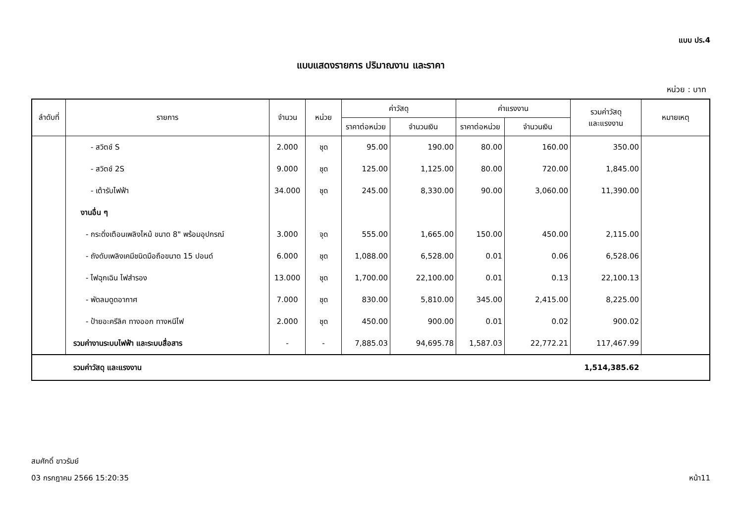แบบ ปร.4
แบบแสดงรายการ ปริมาณงาน และราคา
หน่วย : บาท
| ลำดับที่ | รายการ | จำนวน | หน่วย | ค่าวัสดุ | | ค่าแรงงาน | | รวมค่าวัสดุ และแรงงาน | หมายเหตุ |
| --- | --- | --- | --- | --- | --- | --- | --- | --- | --- |
| | | | | ราคาต่อหน่วย | จำนวนเงิน | ราคาต่อหน่วย | จำนวนเงิน | | |
| | - สวิตช์ S | 2.000 | ชุด | 95.00 | 190.00 | 80.00 | 160.00 | 350.00 | |
| | - สวิตช์ 2S | 9.000 | ชุด | 125.00 | 1,125.00 | 80.00 | 720.00 | 1,845.00 | |
| | - เต้ารับไฟฟ้า | 34.000 | ชุด | 245.00 | 8,330.00 | 90.00 | 3,060.00 | 11,390.00 | |
| | งานอื่น ๆ | | | | | | | | |
| | - กระดิ่งเตือนเพลิงไหม้ ขนาด 8" พร้อมอุปกรณ์ | 3.000 | จุด | 555.00 | 1,665.00 | 150.00 | 450.00 | 2,115.00 | |
| | - ถังดับเพลิงเคมีชนิดมือถือขนาด 15 ปอนด์ | 6.000 | ชุด | 1,088.00 | 6,528.00 | 0.01 | 0.06 | 6,528.06 | |
| | - ไฟฉุกเฉิน ไฟสำรอง | 13.000 | ชุด | 1,700.00 | 22,100.00 | 0.01 | 0.13 | 22,100.13 | |
| | - พัดลมดูดอากาศ | 7.000 | ชุด | 830.00 | 5,810.00 | 345.00 | 2,415.00 | 8,225.00 | |
| | - ป้ายอะครีลิค ทางออก ทางหนีไฟ | 2.000 | ชุด | 450.00 | 900.00 | 0.01 | 0.02 | 900.02 | |
| | รวมค่างานระบบไฟฟ้า และระบบสื่อสาร | - | - | 7,885.03 | 94,695.78 | 1,587.03 | 22,772.21 | 117,467.99 | |
| | รวมค่าวัสดุ และแรงงาน | | | | | | | 1,514,385.62 | |
สมศักดิ์ ขาวรัมย์
03 กรกฎาคม 2566 15:20:35 หน้า11